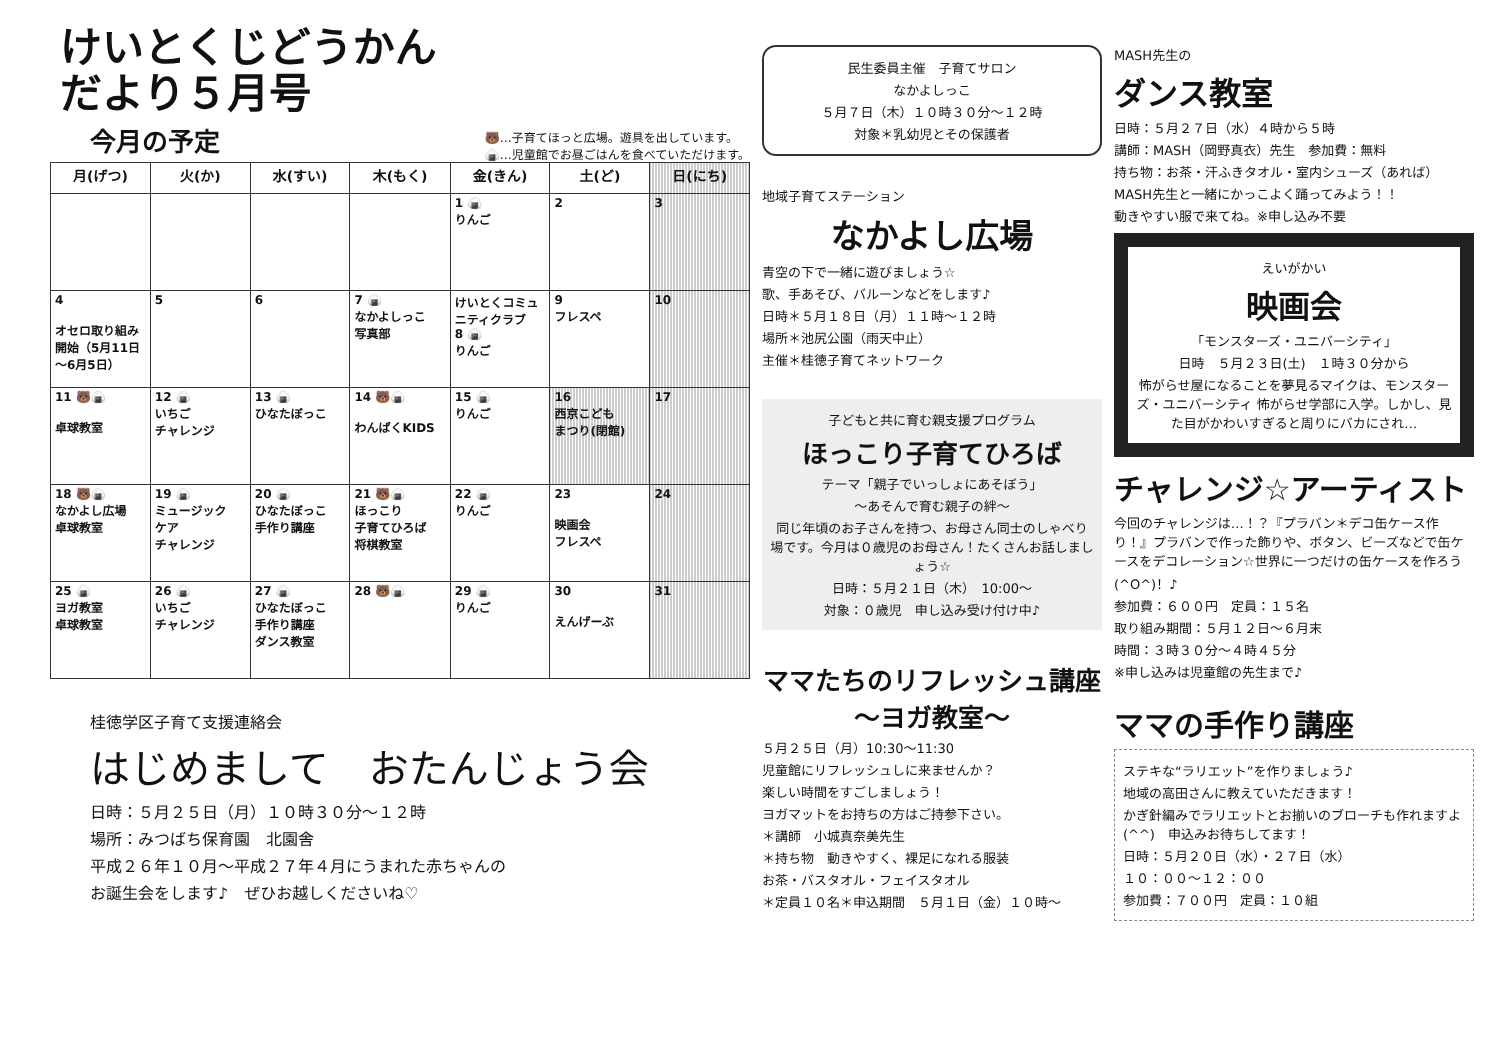けいとくじどうかん
だより５月号
今月の予定
🐻…子育てほっと広場。遊具を出しています。
🍙…児童館でお昼ごはんを食べていただけます。
| 月(げつ) | 火(か) | 水(すい) | 木(もく) | 金(きん) | 土(ど) | 日(にち) |
| --- | --- | --- | --- | --- | --- | --- |
| | | | | 1 🍙 りんご | 2 | 3 |
| 4 オセロ取り組み開始（5月11日～6月5日） | 5 | 6 | 7 🍙 なかよしっこ 写真部 | けいとくコミュニティクラブ 8 🍙 りんご | 9 フレスペ | 10 |
| 11 🐻🍙 卓球教室 | 12 🍙 いちご チャレンジ | 13 🍙 ひなたぼっこ | 14 🐻🍙 わんぱくKIDS | 15 🍙 りんご | 16 西京こども まつり(閉館) | 17 |
| 18 🐻🍙 なかよし広場 卓球教室 | 19 🍙 ミュージック ケア チャレンジ | 20 🍙 ひなたぼっこ 手作り講座 | 21 🐻🍙 ほっこり 子育てひろば 将棋教室 | 22 🍙 りんご | 23 映画会 フレスペ | 24 |
| 25 🍙 ヨガ教室 卓球教室 | 26 🍙 いちご チャレンジ | 27 🍙 ひなたぼっこ 手作り講座 ダンス教室 | 28 🐻🍙 | 29 🍙 りんご | 30 えんげーぶ | 31 |
桂徳学区子育て支援連絡会
はじめまして　おたんじょう会
日時：５月２５日（月）１０時３０分～１２時
場所：みつばち保育園　北園舎
平成２６年１０月～平成２７年４月にうまれた赤ちゃんの
お誕生会をします♪　ぜひお越しくださいね♡
民生委員主催　子育てサロン
なかよしっこ
５月７日（木）１０時３０分～１２時
対象＊乳幼児とその保護者
地域子育てステーション
なかよし広場
青空の下で一緒に遊びましょう☆
歌、手あそび、バルーンなどをします♪
日時＊５月１８日（月）１１時～１２時
場所＊池尻公園（雨天中止）
主催＊桂徳子育てネットワーク
子どもと共に育む親支援プログラム
ほっこり子育てひろば
テーマ「親子でいっしょにあそぼう」
～あそんで育む親子の絆～
同じ年頃のお子さんを持つ、お母さん同士のしゃべり場です。今月は０歳児のお母さん！たくさんお話しましょう☆
日時：５月２１日（木）　10:00～
対象：０歳児　申し込み受け付け中♪
ママたちのリフレッシュ講座
～ヨガ教室～
５月２５日（月）10:30～11:30
児童館にリフレッシュしに来ませんか？
楽しい時間をすごしましょう！
ヨガマットをお持ちの方はご持参下さい。
＊講師　小城真奈美先生
＊持ち物　動きやすく、裸足になれる服装
お茶・バスタオル・フェイスタオル
＊定員１０名＊申込期間　５月１日（金）１０時～
MASH先生の
ダンス教室
日時：５月２７日（水）４時から５時
講師：MASH（岡野真衣）先生　参加費：無料
持ち物：お茶・汗ふきタオル・室内シューズ（あれば）
MASH先生と一緒にかっこよく踊ってみよう！！
動きやすい服で来てね。※申し込み不要
えいがかい
映画会
「モンスターズ・ユニバーシティ」
日時　５月２３日(土)　１時３０分から
怖がらせ屋になることを夢見るマイクは、モンスターズ・ユニバーシティ 怖がらせ学部に入学。しかし、見た目がかわいすぎると周りにバカにされ…
チャレンジ☆アーティスト
今回のチャレンジは…！？『プラバン＊デコ缶ケース作り！』プラバンで作った飾りや、ボタン、ビーズなどで缶ケースをデコレーション☆世界に一つだけの缶ケースを作ろう(^O^)！♪
参加費：６００円　定員：１５名
取り組み期間：５月１２日～６月末
時間：３時３０分～４時４５分
※申し込みは児童館の先生まで♪
ママの手作り講座
ステキな“ラリエット”を作りましょう♪
地域の高田さんに教えていただきます！
かぎ針編みでラリエットとお揃いのブローチも作れますよ(^^)　申込みお待ちしてます！
日時：５月２０日（水）・２７日（水）
１０：００～１２：００
参加費：７００円　定員：１０組